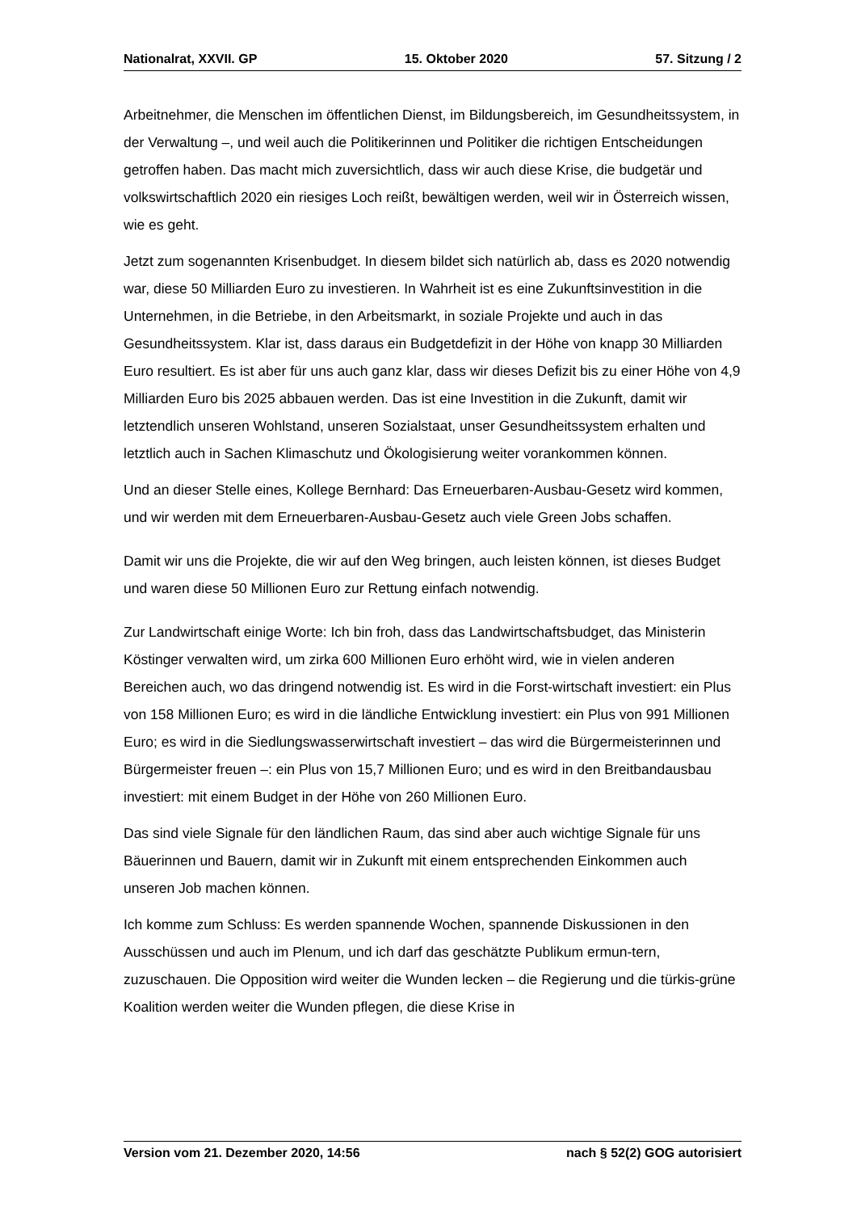Nationalrat, XXVII. GP 15. Oktober 2020 57. Sitzung / 2
Arbeitnehmer, die Menschen im öffentlichen Dienst, im Bildungsbereich, im Gesundheitssystem, in der Verwaltung –, und weil auch die Politikerinnen und Politiker die richtigen Entscheidungen getroffen haben. Das macht mich zuversichtlich, dass wir auch diese Krise, die budgetär und volkswirtschaftlich 2020 ein riesiges Loch reißt, bewältigen werden, weil wir in Österreich wissen, wie es geht.
Jetzt zum sogenannten Krisenbudget. In diesem bildet sich natürlich ab, dass es 2020 notwendig war, diese 50 Milliarden Euro zu investieren. In Wahrheit ist es eine Zukunftsinvestition in die Unternehmen, in die Betriebe, in den Arbeitsmarkt, in soziale Projekte und auch in das Gesundheitssystem. Klar ist, dass daraus ein Budgetdefizit in der Höhe von knapp 30 Milliarden Euro resultiert. Es ist aber für uns auch ganz klar, dass wir dieses Defizit bis zu einer Höhe von 4,9 Milliarden Euro bis 2025 abbauen werden. Das ist eine Investition in die Zukunft, damit wir letztendlich unseren Wohlstand, unseren Sozialstaat, unser Gesundheitssystem erhalten und letztlich auch in Sachen Klimaschutz und Ökologisierung weiter vorankommen können.
Und an dieser Stelle eines, Kollege Bernhard: Das Erneuerbaren-Ausbau-Gesetz wird kommen, und wir werden mit dem Erneuerbaren-Ausbau-Gesetz auch viele Green Jobs schaffen.
Damit wir uns die Projekte, die wir auf den Weg bringen, auch leisten können, ist dieses Budget und waren diese 50 Millionen Euro zur Rettung einfach notwendig.
Zur Landwirtschaft einige Worte: Ich bin froh, dass das Landwirtschaftsbudget, das Ministerin Köstinger verwalten wird, um zirka 600 Millionen Euro erhöht wird, wie in vielen anderen Bereichen auch, wo das dringend notwendig ist. Es wird in die Forst-wirtschaft investiert: ein Plus von 158 Millionen Euro; es wird in die ländliche Entwicklung investiert: ein Plus von 991 Millionen Euro; es wird in die Siedlungswasserwirtschaft investiert – das wird die Bürgermeisterinnen und Bürgermeister freuen –: ein Plus von 15,7 Millionen Euro; und es wird in den Breitbandausbau investiert: mit einem Budget in der Höhe von 260 Millionen Euro.
Das sind viele Signale für den ländlichen Raum, das sind aber auch wichtige Signale für uns Bäuerinnen und Bauern, damit wir in Zukunft mit einem entsprechenden Einkommen auch unseren Job machen können.
Ich komme zum Schluss: Es werden spannende Wochen, spannende Diskussionen in den Ausschüssen und auch im Plenum, und ich darf das geschätzte Publikum ermun-tern, zuzuschauen. Die Opposition wird weiter die Wunden lecken – die Regierung und die türkis-grüne Koalition werden weiter die Wunden pflegen, die diese Krise in
Version vom 21. Dezember 2020, 14:56 nach § 52(2) GOG autorisiert